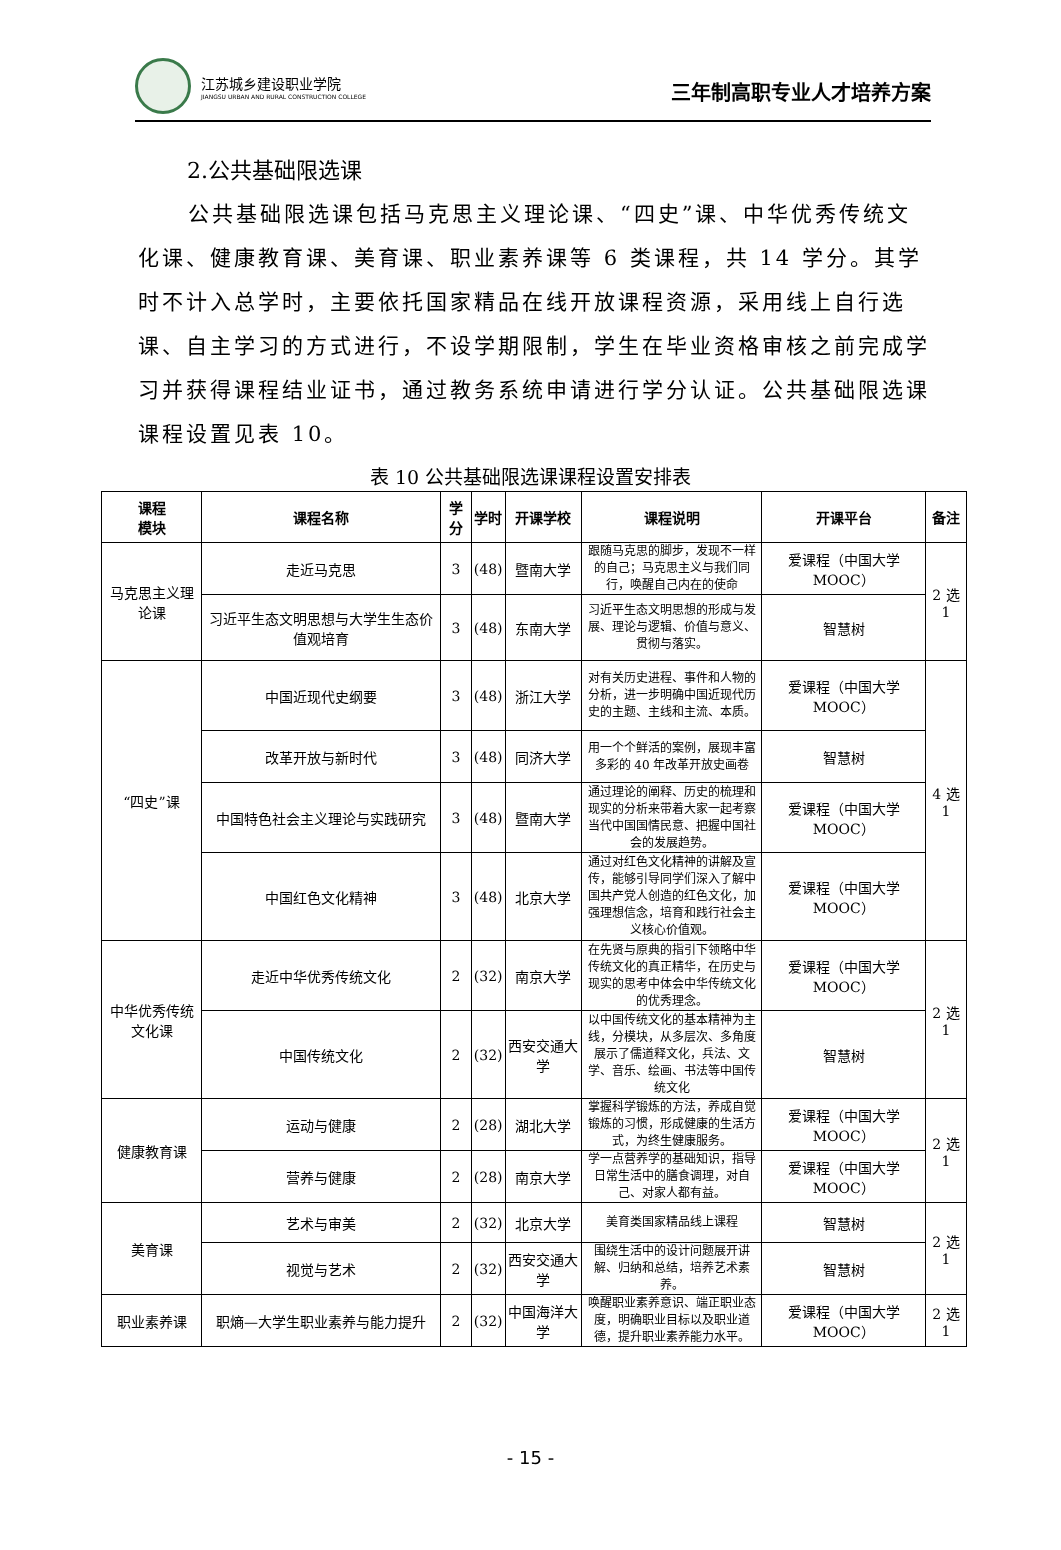江苏城乡建设职业学院
JIANGSU URBAN AND RURAL CONSTRUCTION COLLEGE
三年制高职专业人才培养方案
2.公共基础限选课
公共基础限选课包括马克思主义理论课、“四史”课、中华优秀传统文化课、健康教育课、美育课、职业素养课等 6 类课程，共 14 学分。其学时不计入总学时，主要依托国家精品在线开放课程资源，采用线上自行选课、自主学习的方式进行，不设学期限制，学生在毕业资格审核之前完成学习并获得课程结业证书，通过教务系统申请进行学分认证。公共基础限选课课程设置见表 10。
表 10 公共基础限选课课程设置安排表
| 课程 模块 | 课程名称 | 学分 | 学时 | 开课学校 | 课程说明 | 开课平台 | 备注 |
| --- | --- | --- | --- | --- | --- | --- | --- |
| 马克思主义理论课 | 走近马克思 | 3 | (48) | 暨南大学 | 跟随马克思的脚步，发现不一样的自己；马克思主义与我们同行，唤醒自己内在的使命 | 爱课程（中国大学 MOOC） | 2 选 1 |
| | 习近平生态文明思想与大学生生态价值观培育 | 3 | (48) | 东南大学 | 习近平生态文明思想的形成与发展、理论与逻辑、价值与意义、贯彻与落实。 | 智慧树 | |
| “四史”课 | 中国近现代史纲要 | 3 | (48) | 浙江大学 | 对有关历史进程、事件和人物的分析，进一步明确中国近现代历史的主题、主线和主流、本质。 | 爱课程（中国大学 MOOC） | 4 选 1 |
| | 改革开放与新时代 | 3 | (48) | 同济大学 | 用一个个鲜活的案例，展现丰富多彩的 40 年改革开放史画卷 | 智慧树 | |
| | 中国特色社会主义理论与实践研究 | 3 | (48) | 暨南大学 | 通过理论的阐释、历史的梳理和现实的分析来带着大家一起考察当代中国国情民意、把握中国社会的发展趋势。 | 爱课程（中国大学 MOOC） | |
| | 中国红色文化精神 | 3 | (48) | 北京大学 | 通过对红色文化精神的讲解及宣传，能够引导同学们深入了解中国共产党人创造的红色文化，加强理想信念，培育和践行社会主义核心价值观。 | 爱课程（中国大学 MOOC） | |
| 中华优秀传统文化课 | 走近中华优秀传统文化 | 2 | (32) | 南京大学 | 在先贤与原典的指引下领略中华传统文化的真正精华，在历史与现实的思考中体会中华传统文化的优秀理念。 | 爱课程（中国大学 MOOC） | 2 选 1 |
| | 中国传统文化 | 2 | (32) | 西安交通大学 | 以中国传统文化的基本精神为主线，分模块，从多层次、多角度展示了儒道释文化，兵法、文学、音乐、绘画、书法等中国传统文化 | 智慧树 | |
| 健康教育课 | 运动与健康 | 2 | (28) | 湖北大学 | 掌握科学锻炼的方法，养成自觉锻炼的习惯，形成健康的生活方式，为终生健康服务。 | 爱课程（中国大学 MOOC） | 2 选 1 |
| | 营养与健康 | 2 | (28) | 南京大学 | 学一点营养学的基础知识，指导日常生活中的膳食调理，对自己、对家人都有益。 | 爱课程（中国大学 MOOC） | |
| 美育课 | 艺术与审美 | 2 | (32) | 北京大学 | 美育类国家精品线上课程 | 智慧树 | 2 选 1 |
| | 视觉与艺术 | 2 | (32) | 西安交通大学 | 围绕生活中的设计问题展开讲解、归纳和总结，培养艺术素养。 | 智慧树 | |
| 职业素养课 | 职熵—大学生职业素养与能力提升 | 2 | (32) | 中国海洋大学 | 唤醒职业素养意识、端正职业态度，明确职业目标以及职业道德，提升职业素养能力水平。 | 爱课程（中国大学 MOOC） | 2 选 1 |
- 15 -